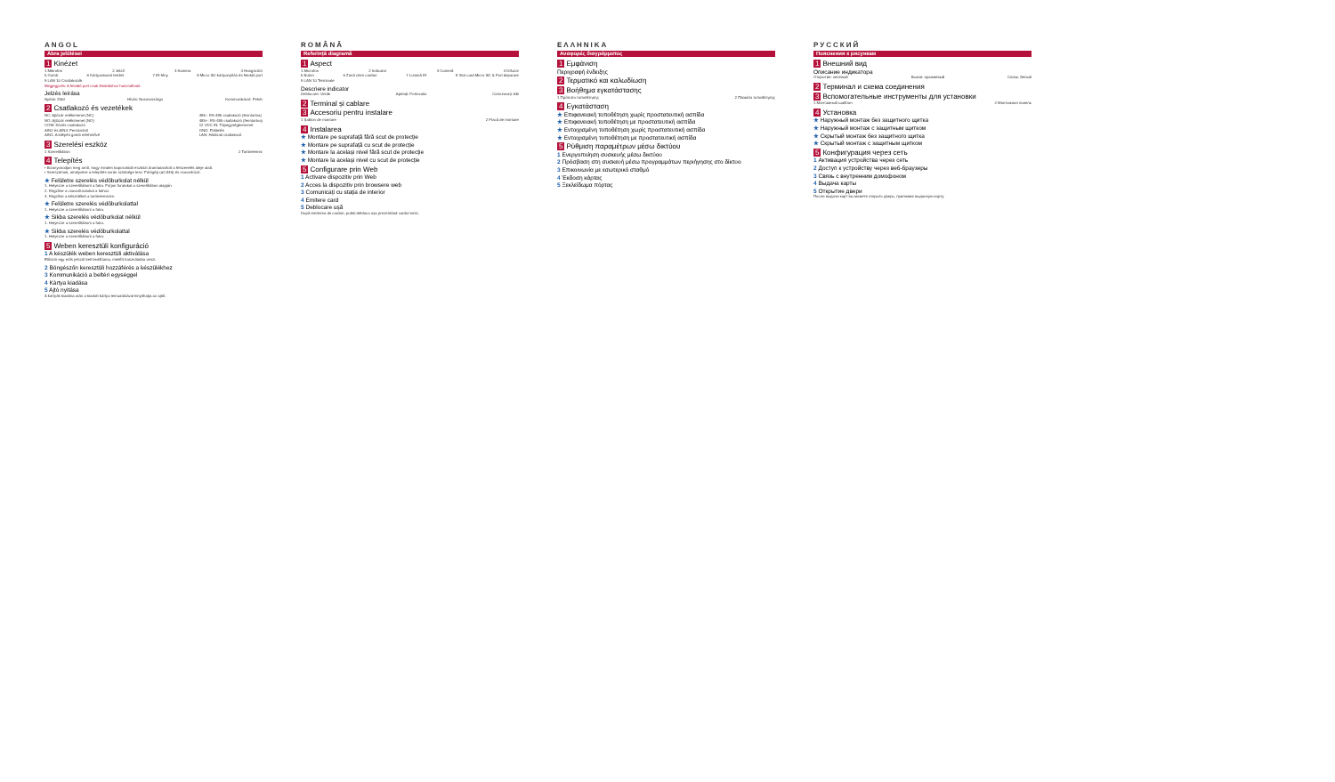ANGOL
Ábra jelölései
1 Kinézet
1 Mikrofon 2 Jelző 3 Kamera 4 Hangszóró
5 Gomb 6 Kártyaolvasó terület 7 IR-fény 8 Micro SD-kártyanyílás és feloldó port
9 LAN 10 Csatlakozók
Megjegyzés: A feloldó port csak feloldáshoz használható.
Jelzés leírása
Nyitás: Zöld Hívás: Narancssárga Kommunikáció: Fehér
2 Csatlakozó és vezetékek
NC: Ajtózár relékimenet (NC)
NO: Ajtózár relékimenet (NO)
COM: Közös csatlakozó
AIN2 és AIN4: Fenntartott
AIN1: A kilépés gomb elérhetővé
485-: RS-485 csatlakozó (fenntartva)
485+: RS-485 csatlakozó (fenntartva)
12 VDC IN: Tápegységbemenet
GND: Földelés
LAN: Hálózati csatlakozó
3 Szerelési eszköz
1 Szerelőlábon 2 Tartóelemez
4 Telepítés
• Bizonyosodjon meg arról, hogy minden kapcsolódó eszközt áramtalanított a felszerelés ideje alatt.
• Szerszámok, amelyekre a telepítés során szüksége lesz: Fúrógép (ø2,846) és csavarhúzó.
★ Felületre szerelés védőburkolat nélkül
1. Helyezze a szerelőlábont a falra. Fúrjon furatokat a szerelőlábon alapján.
2. Rögzítse a csavarfuratokat a falhoz.
3. Rögzítse a készüléket a tartóelemezre.
★ Felületre szerelés védőburkolattal
1. Helyezze a szerelőlábont a falra.
★ Sikba szerelés védőburkolat nélkül
1. Helyezze a szerelőlábont a falra.
★ Sikba szerelés védőburkolattal
1. Helyezze a szerelőlábont a falra.
5 Weben keresztüli konfiguráció
1 A készülék weben keresztüli aktiválása
Először egy erős jelszót kell beállítania, mielőtt használatba veszi.
2 Böngészőn keresztüli hozzáférés a készülékhez
3 Kommunikáció a beltéri egységgel
4 Kártya kiadása
5 Ajtó nyitása
A kártyák kiadása után a kiadott kártya lemuatásával kinyithatja az ajtót.
ROMÂNĂ
Referință diagramă
1 Aspect
1 Microfon 2 Indicator 3 Cameră 4 Difuzor
5 Buton 6 Zonă citire carduri 7 Lumină IR 8 Slot card Micro SD & Port deparare
9 LAN 10 Terminale
Descriere indicator
Deblocare: Verde Apelați: Portocaliu Comunicați: Alb
2 Terminal și cablare
3 Accesoriu pentru instalare
1 Șablon de montare 2 Placă de montare
4 Instalarea
★ Montare pe suprafață fără scut de protecție
★ Montare pe suprafață cu scut de protecție
★ Montare la același nivel fără scut de protecție
★ Montare la același nivel cu scut de protecție
5 Configurare prin Web
1 Activare dispozitiv prin Web
2 Acces la dispozitiv prin browsere web
3 Comunicați cu stația de interior
4 Emitere card
5 Deblocare ușă
După emiterea de carduri, puteți debloca ușa prezentând cardul emis.
ΕΛΛΗΝΙΚΑ
Αναφορές διαγράμματος
1 Εμφάνιση
Περιγραφή ένδειξης
2 Τερματικό και καλωδίωση
3 Βοήθημα εγκατάστασης
1 Πρότυπο τοποθέτησης 2 Πλακέτα τοποθέτησης
4 Εγκατάσταση
★ Επιφανειακή τοποθέτηση χωρίς προστατευτική ασπίδα
★ Επιφανειακή τοποθέτηση με προστατευτική ασπίδα
★ Εντοιχισμένη τοποθέτηση χωρίς προστατευτική ασπίδα
★ Εντοιχισμένη τοποθέτηση με προστατευτική ασπίδα
5 Ρύθμιση παραμέτρων μέσω δικτύου
1 Ενεργοποίηση συσκευής μέσω δικτύου
2 Πρόσβαση στη συσκευή μέσω προγραμμάτων περιήγησης στο δίκτυο
3 Επικοινωνία με εσωτερικό σταθμό
4 Έκδοση κάρτας
5 Ξεκλείδωμα πόρτας
РУССКИЙ
Пояснения к рисункам
1 Внешний вид
Описание индикатора
Открытие: зеленый Вызов: оранжевый Связь: белый
2 Терминал и схема соединения
3 Вспомогательные инструменты для установки
1 Монтажный шаблон 2 Монтажная панель
4 Установка
★ Наружный монтаж без защитного щитка
★ Наружный монтаж с защитным щитком
★ Скрытый монтаж без защитного щитка
★ Скрытый монтаж с защитным щитком
5 Конфигурация через сеть
1 Активация устройства через сеть
2 Доступ к устройству через веб-браузеры
3 Связь с внутренним домофоном
4 Выдача карты
5 Открытие двери
После выдачи карт вы можете открыть дверь, приложив выданную карту.